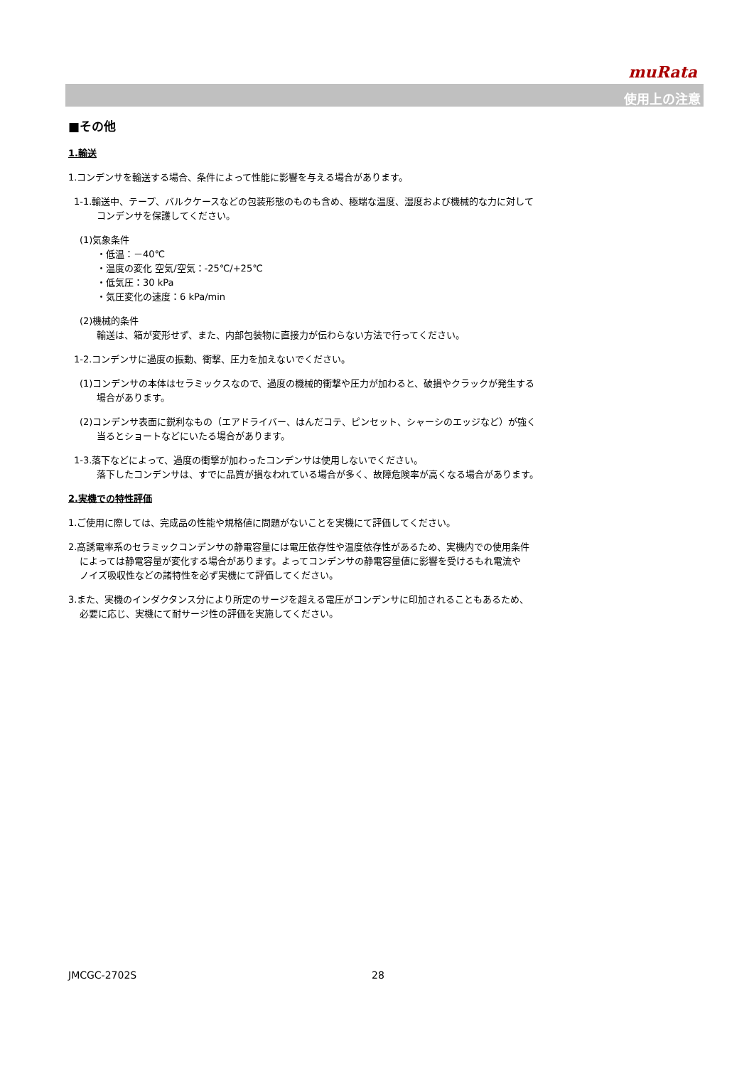muRata
使用上の注意
■その他
1.輸送
1.コンデンサを輸送する場合、条件によって性能に影響を与える場合があります。
1-1.輸送中、テープ、バルクケースなどの包装形態のものも含め、極端な温度、湿度および機械的な力に対して
コンデンサを保護してください。
(1)気象条件
・低温：－40℃
・温度の変化 空気/空気：-25℃/+25℃
・低気圧：30 kPa
・気圧変化の速度：6 kPa/min
(2)機械的条件
輸送は、箱が変形せず、また、内部包装物に直接力が伝わらない方法で行ってください。
1-2.コンデンサに過度の振動、衝撃、圧力を加えないでください。
(1)コンデンサの本体はセラミックスなので、過度の機械的衝撃や圧力が加わると、破損やクラックが発生する
場合があります。
(2)コンデンサ表面に鋭利なもの（エアドライバー、はんだコテ、ピンセット、シャーシのエッジなど）が強く
当るとショートなどにいたる場合があります。
1-3.落下などによって、過度の衝撃が加わったコンデンサは使用しないでください。
落下したコンデンサは、すでに品質が損なわれている場合が多く、故障危険率が高くなる場合があります。
2.実機での特性評価
1.ご使用に際しては、完成品の性能や規格値に問題がないことを実機にて評価してください。
2.高誘電率系のセラミックコンデンサの静電容量には電圧依存性や温度依存性があるため、実機内での使用条件
によっては静電容量が変化する場合があります。よってコンデンサの静電容量値に影響を受けるもれ電流や
ノイズ吸収性などの諸特性を必ず実機にて評価してください。
3.また、実機のインダクタンス分により所定のサージを超える電圧がコンデンサに印加されることもあるため、
必要に応じ、実機にて耐サージ性の評価を実施してください。
JMCGC-2702S 28